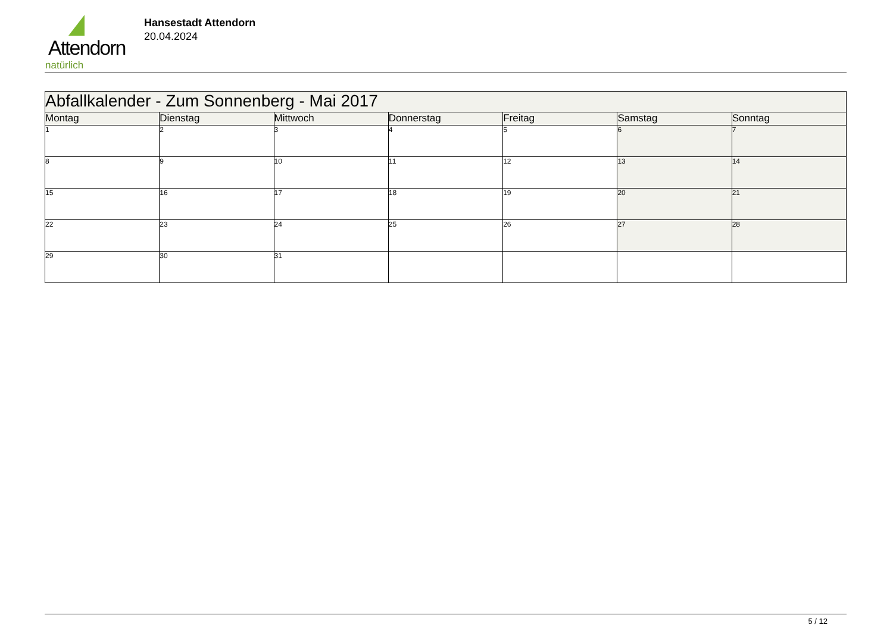Attendorn
natürlich
Hansestadt Attendorn
20.04.2024
| Abfallkalender - Zum Sonnenberg - Mai 2017 | | | | | | |
| --- | --- | --- | --- | --- | --- | --- |
| Montag | Dienstag | Mittwoch | Donnerstag | Freitag | Samstag | Sonntag |
| 1 | 2 | 3 | 4 | 5 | 6 | 7 |
| 8 | 9 | 10 | 11 | 12 | 13 | 14 |
| 15 | 16 | 17 | 18 | 19 | 20 | 21 |
| 22 | 23 | 24 | 25 | 26 | 27 | 28 |
| 29 | 30 | 31 | | | | |
5 / 12